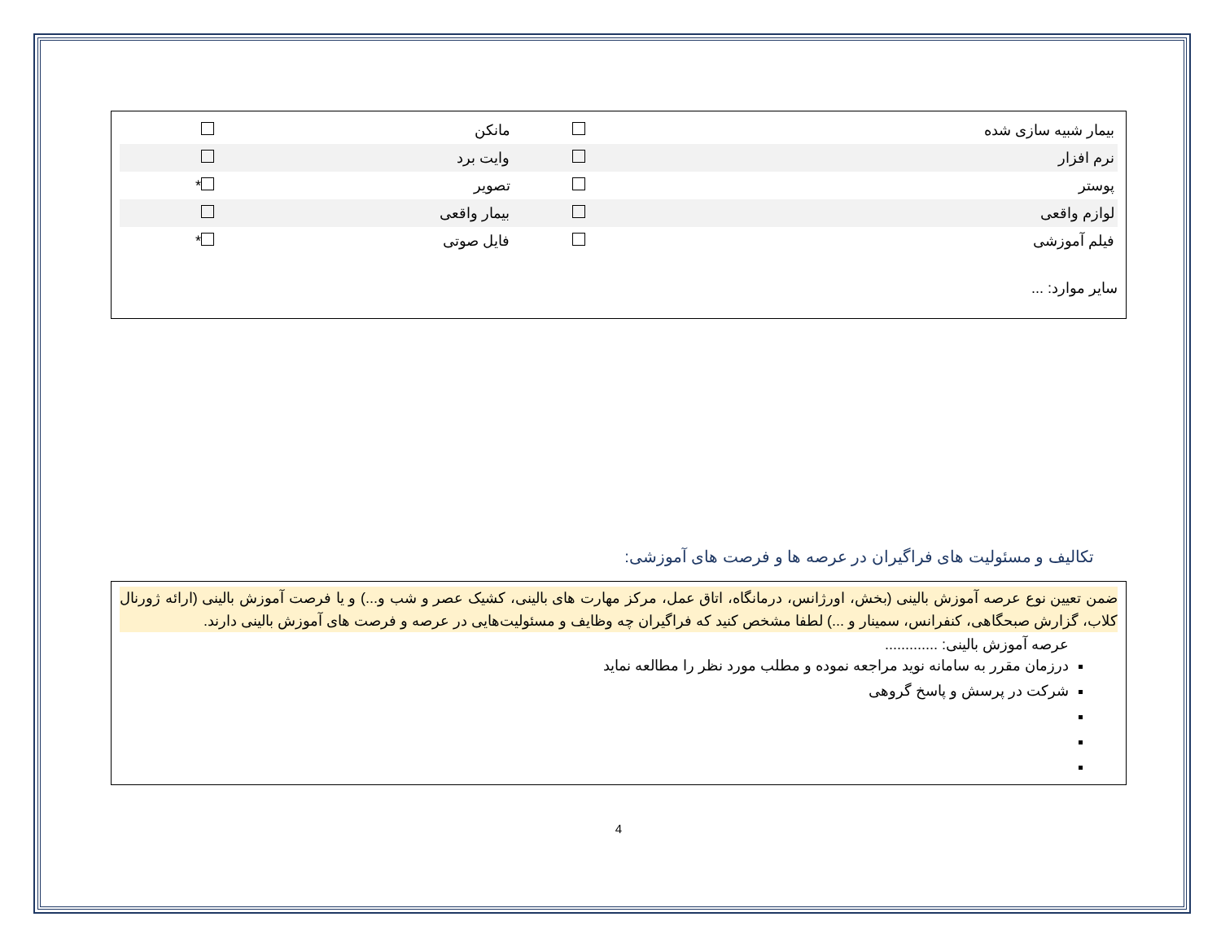| بیمار شبیه سازی شده | | مانکن | |
| نرم افزار | | وایت برد | |
| پوستر | | تصویر | * |
| لوازم واقعی | | بیمار واقعی | |
| فیلم آموزشی | | فایل صوتی | * |
سایر موارد: ...
تکالیف و مسئولیت های فراگیران در عرصه ها و فرصت های آموزشی:
ضمن تعیین نوع عرصه آموزش بالینی (بخش، اورژانس، درمانگاه، اتاق عمل، مرکز مهارت های بالینی، کشیک عصر و شب و...) و یا فرصت آموزش بالینی (ارائه ژورنال کلاب، گزارش صبحگاهی، کنفرانس، سمینار و ...) لطفا مشخص کنید که فراگیران چه وظایف و مسئولیت‌هایی در عرصه و فرصت های آموزش بالینی دارند.
عرصه آموزش بالینی: .............
درزمان مقرر به سامانه نوید مراجعه نموده و مطلب مورد نظر را مطالعه نماید
شرکت در پرسش و پاسخ گروهی
4